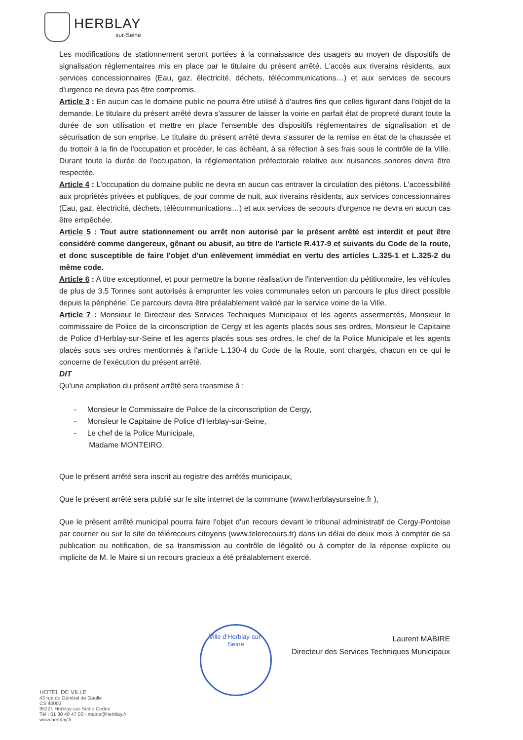HERBLAY
sur-Seine
Les modifications de stationnement seront portées à la connaissance des usagers au moyen de dispositifs de signalisation réglementaires mis en place par le titulaire du présent arrêté. L'accès aux riverains résidents, aux services concessionnaires (Eau, gaz, électricité, déchets, télécommunications…) et aux services de secours d'urgence ne devra pas être compromis.
Article 3 : En aucun cas le domaine public ne pourra être utilisé à d'autres fins que celles figurant dans l'objet de la demande. Le titulaire du présent arrêté devra s'assurer de laisser la voirie en parfait état de propreté durant toute la durée de son utilisation et mettre en place l'ensemble des dispositifs réglementaires de signalisation et de sécurisation de son emprise. Le titulaire du présent arrêté devra s'assurer de la remise en état de la chaussée et du trottoir à la fin de l'occupation et procéder, le cas échéant, à sa réfection à ses frais sous le contrôle de la Ville. Durant toute la durée de l'occupation, la réglementation préfectorale relative aux nuisances sonores devra être respectée.
Article 4 : L'occupation du domaine public ne devra en aucun cas entraver la circulation des piétons. L'accessibilité aux propriétés privées et publiques, de jour comme de nuit, aux riverains résidents, aux services concessionnaires (Eau, gaz, électricité, déchets, télécommunications…) et aux services de secours d'urgence ne devra en aucun cas être empêchée.
Article 5 : Tout autre stationnement ou arrêt non autorisé par le présent arrêté est interdit et peut être considéré comme dangereux, gênant ou abusif, au titre de l'article R.417-9 et suivants du Code de la route, et donc susceptible de faire l'objet d'un enlèvement immédiat en vertu des articles L.325-1 et L.325-2 du même code.
Article 6 : A titre exceptionnel, et pour permettre la bonne réalisation de l'intervention du pétitionnaire, les véhicules de plus de 3.5 Tonnes sont autorisés à emprunter les voies communales selon un parcours le plus direct possible depuis la périphérie. Ce parcours devra être préalablement validé par le service voirie de la Ville.
Article 7 : Monsieur le Directeur des Services Techniques Municipaux et les agents assermentés, Monsieur le commissaire de Police de la circonscription de Cergy et les agents placés sous ses ordres, Monsieur le Capitaine de Police d'Herblay-sur-Seine et les agents placés sous ses ordres, le chef de la Police Municipale et les agents placés sous ses ordres mentionnés à l'article L.130-4 du Code de la Route, sont chargés, chacun en ce qui le concerne de l'exécution du présent arrêté.
DIT
Qu'une ampliation du présent arrêté sera transmise à :
- Monsieur le Commissaire de Police de la circonscription de Cergy,
- Monsieur le Capitaine de Police d'Herblay-sur-Seine,
- Le chef de la Police Municipale,
Madame MONTEIRO.
Que le présent arrêté sera inscrit au registre des arrêtés municipaux,
Que le présent arrêté sera publié sur le site internet de la commune (www.herblaysurseine.fr ),
Que le présent arrêté municipal pourra faire l'objet d'un recours devant le tribunal administratif de Cergy-Pontoise par courrier ou sur le site de télérecours citoyens (www.telerecours.fr) dans un délai de deux mois à compter de sa publication ou notification, de sa transmission au contrôle de légalité ou à compter de la réponse explicite ou implicite de M. le Maire si un recours gracieux a été préalablement exercé.
Ville d'Herblay-sur-Seine
Laurent MABIRE
Directeur des Services Techniques Municipaux
HOTEL DE VILLE
43 rue du Général de Gaulle
CS 40003
95221 Herblay-sur-Seine Cedex
Tél : 01 30 40 47 00 - mairie@herblay.fr
www.herblay.fr